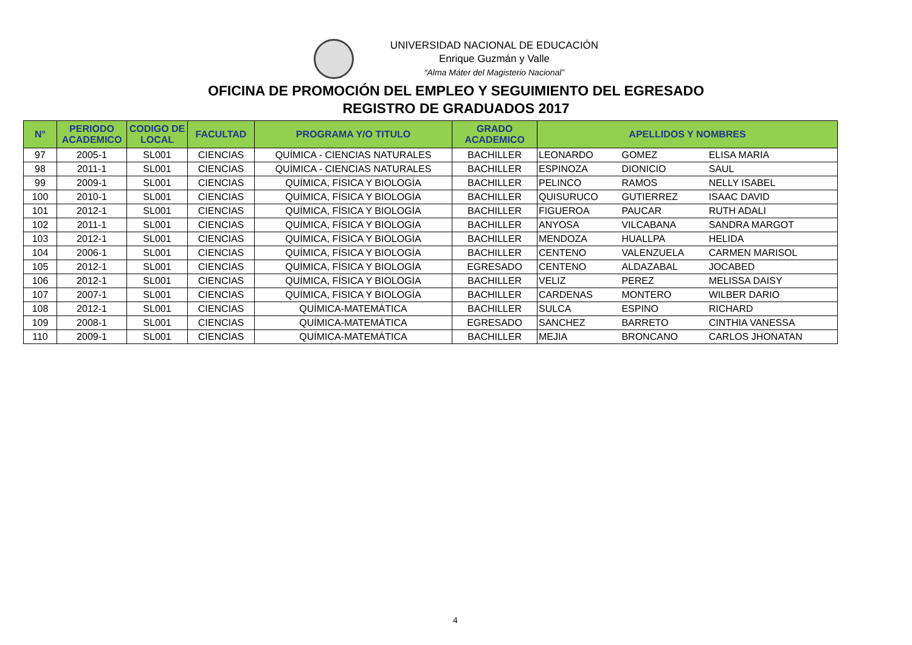UNIVERSIDAD NACIONAL DE EDUCACIÓN
Enrique Guzmán y Valle
“Alma Máter del Magisterio Nacional”
OFICINA DE PROMOCIÓN DEL EMPLEO Y SEGUIMIENTO DEL EGRESADO
REGISTRO DE GRADUADOS 2017
| N° | PERIODO ACADEMICO | CODIGO DE LOCAL | FACULTAD | PROGRAMA Y/O TITULO | GRADO ACADEMICO | APELLIDOS Y NOMBRES | | |
| --- | --- | --- | --- | --- | --- | --- | --- | --- |
| 97 | 2005-1 | SL001 | CIENCIAS | QUÍMICA - CIENCIAS NATURALES | BACHILLER | LEONARDO | GOMEZ | ELISA MARIA |
| 98 | 2011-1 | SL001 | CIENCIAS | QUÍMICA - CIENCIAS NATURALES | BACHILLER | ESPINOZA | DIONICIO | SAUL |
| 99 | 2009-1 | SL001 | CIENCIAS | QUÍMICA, FÍSICA Y BIOLOGÍA | BACHILLER | PELINCO | RAMOS | NELLY ISABEL |
| 100 | 2010-1 | SL001 | CIENCIAS | QUÍMICA, FÍSICA Y BIOLOGÍA | BACHILLER | QUISURUCO | GUTIERREZ | ISAAC DAVID |
| 101 | 2012-1 | SL001 | CIENCIAS | QUÍMICA, FÍSICA Y BIOLOGÍA | BACHILLER | FIGUEROA | PAUCAR | RUTH ADALI |
| 102 | 2011-1 | SL001 | CIENCIAS | QUÍMICA, FÍSICA Y BIOLOGÍA | BACHILLER | ANYOSA | VILCABANA | SANDRA MARGOT |
| 103 | 2012-1 | SL001 | CIENCIAS | QUÍMICA, FÍSICA Y BIOLOGÍA | BACHILLER | MENDOZA | HUALLPA | HELIDA |
| 104 | 2006-1 | SL001 | CIENCIAS | QUÍMICA, FÍSICA Y BIOLOGÍA | BACHILLER | CENTENO | VALENZUELA | CARMEN MARISOL |
| 105 | 2012-1 | SL001 | CIENCIAS | QUÍMICA, FÍSICA Y BIOLOGÍA | EGRESADO | CENTENO | ALDAZABAL | JOCABED |
| 106 | 2012-1 | SL001 | CIENCIAS | QUÍMICA, FÍSICA Y BIOLOGÍA | BACHILLER | VELIZ | PEREZ | MELISSA DAISY |
| 107 | 2007-1 | SL001 | CIENCIAS | QUÍMICA, FÍSICA Y BIOLOGÍA | BACHILLER | CARDENAS | MONTERO | WILBER DARIO |
| 108 | 2012-1 | SL001 | CIENCIAS | QUÍMICA-MATEMÁTICA | BACHILLER | SULCA | ESPINO | RICHARD |
| 109 | 2008-1 | SL001 | CIENCIAS | QUÍMICA-MATEMÁTICA | EGRESADO | SANCHEZ | BARRETO | CINTHIA VANESSA |
| 110 | 2009-1 | SL001 | CIENCIAS | QUÍMICA-MATEMÁTICA | BACHILLER | MEJIA | BRONCANO | CARLOS JHONATAN |
4